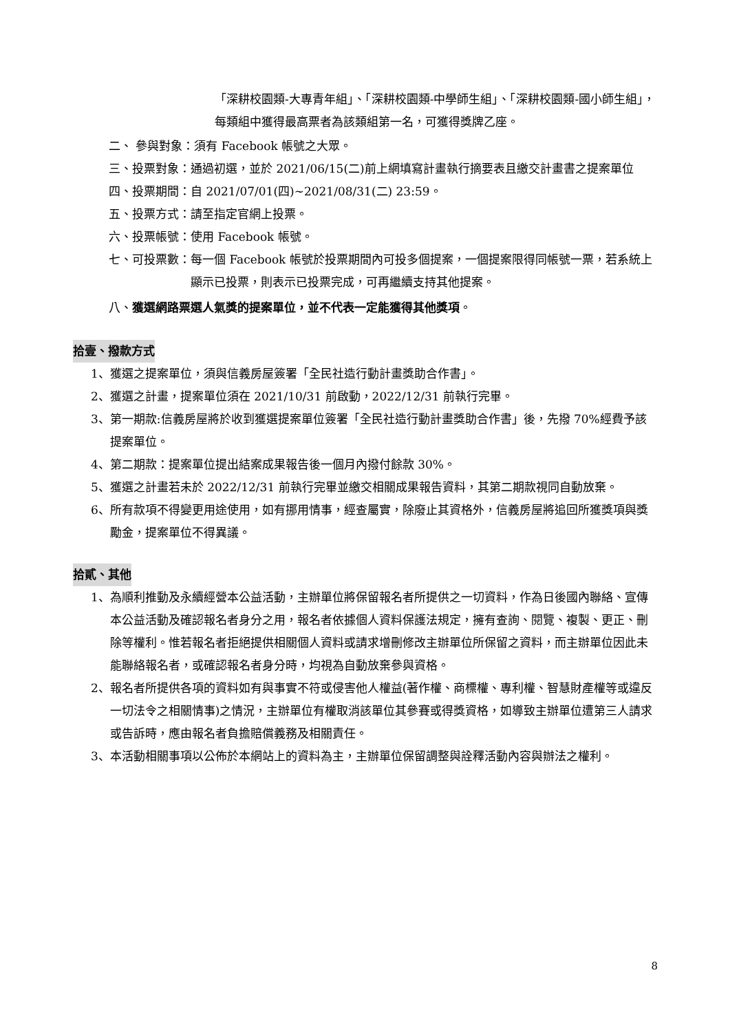「深耕校園類-大專青年組」、「深耕校園類-中學師生組」、「深耕校園類-國小師生組」，每類組中獲得最高票者為該類組第一名，可獲得獎牌乙座。
二、 參與對象： 須有 Facebook 帳號之大眾。
三、投票對象： 通過初選，並於 2021/06/15(二)前上網填寫計畫執行摘要表且繳交計畫書之提案單位
四、投票期間： 自 2021/07/01(四)~2021/08/31(二) 23:59。
五、投票方式： 請至指定官網上投票。
六、投票帳號： 使用 Facebook 帳號。
七、可投票數： 每一個 Facebook 帳號於投票期間內可投多個提案，一個提案限得同帳號一票，若系統上顯示已投票，則表示已投票完成，可再繼續支持其他提案。
八、獲選網路票選人氣獎的提案單位，並不代表一定能獲得其他獎項。
拾壹、撥款方式
1、 獲選之提案單位，須與信義房屋簽署「全民社造行動計畫獎助合作書」。
2、 獲選之計畫，提案單位須在 2021/10/31 前啟動，2022/12/31 前執行完畢。
3、 第一期款:信義房屋將於收到獲選提案單位簽署「全民社造行動計畫獎助合作書」後，先撥 70%經費予該提案單位。
4、 第二期款：提案單位提出結案成果報告後一個月內撥付餘款 30%。
5、 獲選之計畫若未於 2022/12/31 前執行完畢並繳交相關成果報告資料，其第二期款視同自動放棄。
6、 所有款項不得變更用途使用，如有挪用情事，經查屬實，除廢止其資格外，信義房屋將追回所獲獎項與獎勵金，提案單位不得異議。
拾貳、其他
1、 為順利推動及永續經營本公益活動，主辦單位將保留報名者所提供之一切資料，作為日後國內聯絡、宣傳本公益活動及確認報名者身分之用，報名者依據個人資料保護法規定，擁有查詢、閱覽、複製、更正、刪除等權利。惟若報名者拒絕提供相關個人資料或請求增刪修改主辦單位所保留之資料，而主辦單位因此未能聯絡報名者，或確認報名者身分時，均視為自動放棄參與資格。
2、 報名者所提供各項的資料如有與事實不符或侵害他人權益(著作權、商標權、專利權、智慧財產權等或違反一切法令之相關情事)之情況，主辦單位有權取消該單位其參賽或得獎資格，如導致主辦單位遭第三人請求或告訴時，應由報名者負擔賠償義務及相關責任。
3、 本活動相關事項以公佈於本網站上的資料為主，主辦單位保留調整與詮釋活動內容與辦法之權利。
8